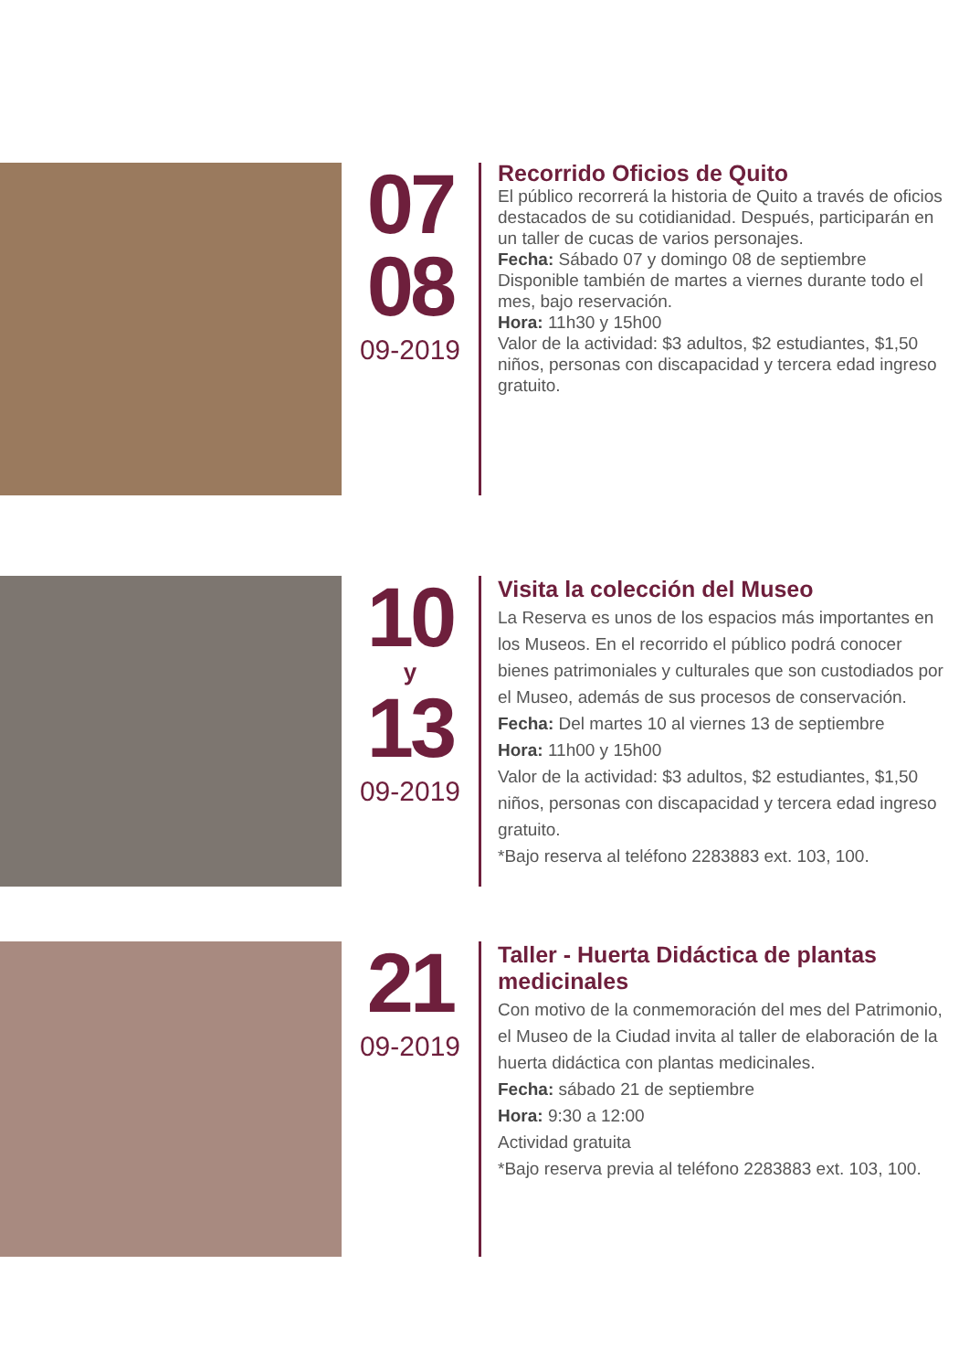07
08
09-2019
Recorrido Oficios de Quito
El público recorrerá la historia de Quito a través de oficios destacados de su cotidianidad. Después, participarán en un taller de cucas de varios personajes.
Fecha: Sábado 07 y domingo 08 de septiembre
Disponible también de martes a viernes durante todo el mes, bajo reservación.
Hora: 11h30 y 15h00
Valor de la actividad: $3 adultos, $2 estudiantes, $1,50 niños, personas con discapacidad y tercera edad ingreso gratuito.
10
y
13
09-2019
Visita la colección del Museo
La Reserva es unos de los espacios más importantes en los Museos. En el recorrido el público podrá conocer bienes patrimoniales y culturales que son custodiados por el Museo, además de sus procesos de conservación.
Fecha: Del martes 10 al viernes 13 de septiembre
Hora: 11h00 y 15h00
Valor de la actividad: $3 adultos, $2 estudiantes, $1,50 niños, personas con discapacidad y tercera edad ingreso gratuito.
*Bajo reserva al teléfono 2283883 ext. 103, 100.
21
09-2019
Taller - Huerta Didáctica de plantas medicinales
Con motivo de la conmemoración del mes del Patrimonio, el Museo de la Ciudad invita al taller de elaboración de la huerta didáctica con plantas medicinales.
Fecha: sábado 21 de septiembre
Hora: 9:30 a 12:00
Actividad gratuita
*Bajo reserva previa al teléfono 2283883 ext. 103, 100.